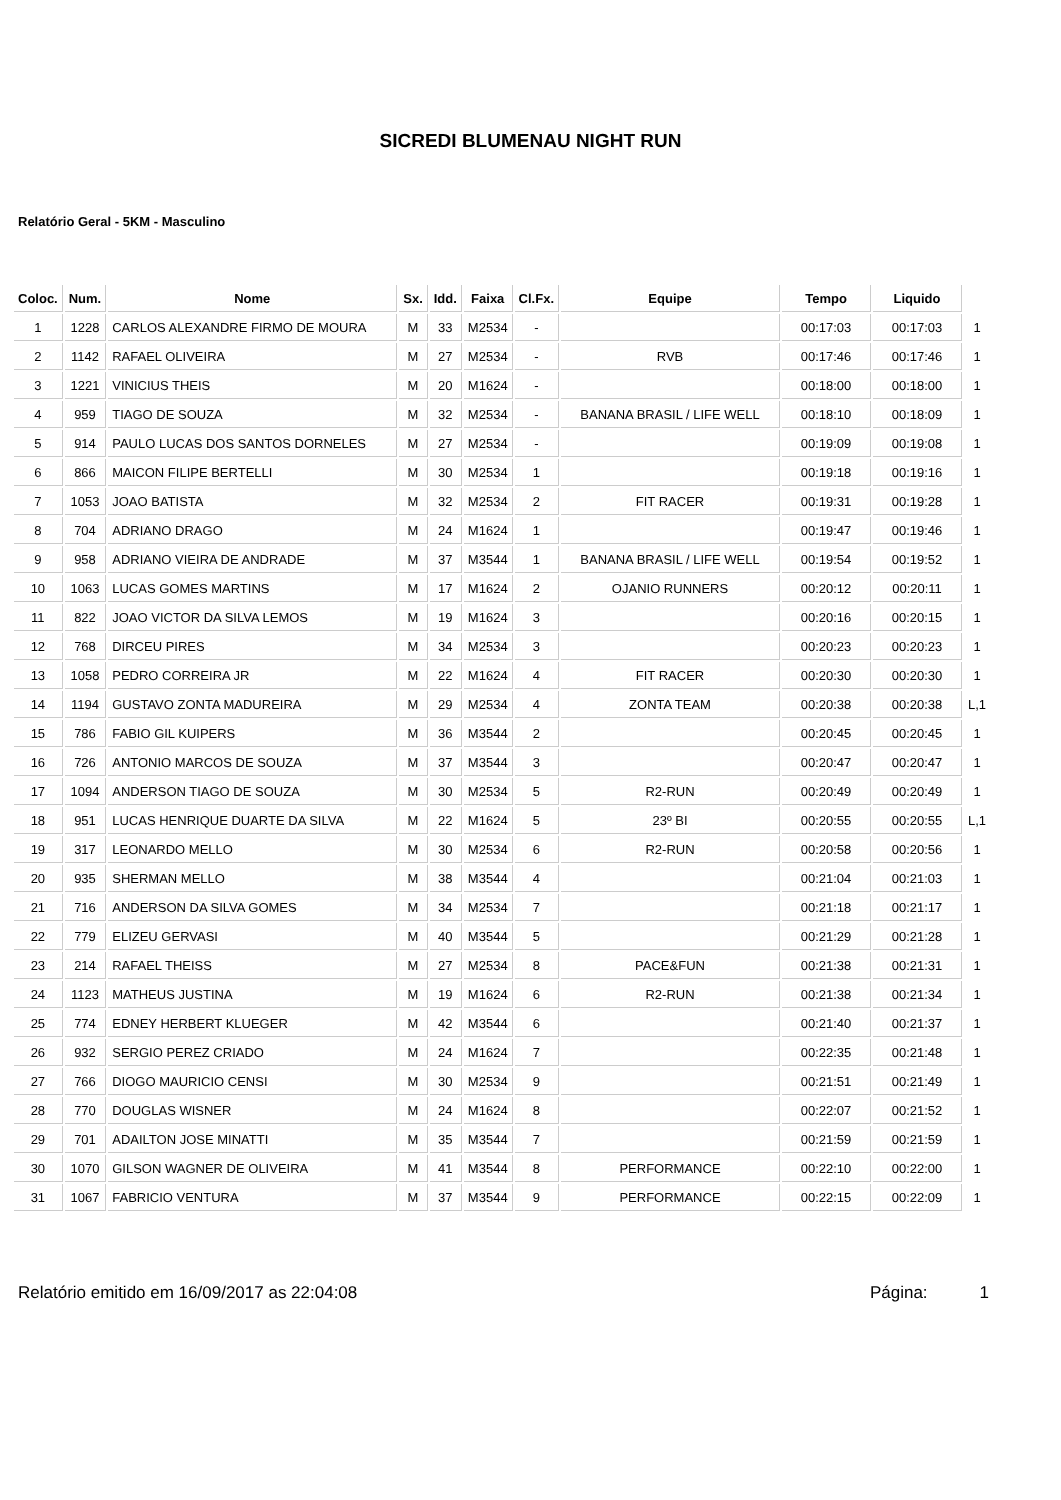SICREDI BLUMENAU NIGHT RUN
Relatório Geral - 5KM - Masculino
| Coloc. | Num. | Nome | Sx. | Idd. | Faixa | Cl.Fx. | Equipe | Tempo | Liquido | |
| 1 | 1228 | CARLOS ALEXANDRE FIRMO DE MOURA | M | 33 | M2534 | - | | 00:17:03 | 00:17:03 | 1 |
| 2 | 1142 | RAFAEL OLIVEIRA | M | 27 | M2534 | - | RVB | 00:17:46 | 00:17:46 | 1 |
| 3 | 1221 | VINICIUS THEIS | M | 20 | M1624 | - | | 00:18:00 | 00:18:00 | 1 |
| 4 | 959 | TIAGO DE SOUZA | M | 32 | M2534 | - | BANANA BRASIL / LIFE WELL | 00:18:10 | 00:18:09 | 1 |
| 5 | 914 | PAULO LUCAS DOS SANTOS DORNELES | M | 27 | M2534 | - | | 00:19:09 | 00:19:08 | 1 |
| 6 | 866 | MAICON FILIPE BERTELLI | M | 30 | M2534 | 1 | | 00:19:18 | 00:19:16 | 1 |
| 7 | 1053 | JOAO BATISTA | M | 32 | M2534 | 2 | FIT RACER | 00:19:31 | 00:19:28 | 1 |
| 8 | 704 | ADRIANO DRAGO | M | 24 | M1624 | 1 | | 00:19:47 | 00:19:46 | 1 |
| 9 | 958 | ADRIANO VIEIRA DE ANDRADE | M | 37 | M3544 | 1 | BANANA BRASIL / LIFE WELL | 00:19:54 | 00:19:52 | 1 |
| 10 | 1063 | LUCAS GOMES MARTINS | M | 17 | M1624 | 2 | OJANIO RUNNERS | 00:20:12 | 00:20:11 | 1 |
| 11 | 822 | JOAO VICTOR DA SILVA LEMOS | M | 19 | M1624 | 3 | | 00:20:16 | 00:20:15 | 1 |
| 12 | 768 | DIRCEU PIRES | M | 34 | M2534 | 3 | | 00:20:23 | 00:20:23 | 1 |
| 13 | 1058 | PEDRO CORREIRA JR | M | 22 | M1624 | 4 | FIT RACER | 00:20:30 | 00:20:30 | 1 |
| 14 | 1194 | GUSTAVO ZONTA MADUREIRA | M | 29 | M2534 | 4 | ZONTA TEAM | 00:20:38 | 00:20:38 | L,1 |
| 15 | 786 | FABIO GIL KUIPERS | M | 36 | M3544 | 2 | | 00:20:45 | 00:20:45 | 1 |
| 16 | 726 | ANTONIO MARCOS DE SOUZA | M | 37 | M3544 | 3 | | 00:20:47 | 00:20:47 | 1 |
| 17 | 1094 | ANDERSON TIAGO DE SOUZA | M | 30 | M2534 | 5 | R2-RUN | 00:20:49 | 00:20:49 | 1 |
| 18 | 951 | LUCAS HENRIQUE DUARTE DA SILVA | M | 22 | M1624 | 5 | 23º BI | 00:20:55 | 00:20:55 | L,1 |
| 19 | 317 | LEONARDO MELLO | M | 30 | M2534 | 6 | R2-RUN | 00:20:58 | 00:20:56 | 1 |
| 20 | 935 | SHERMAN MELLO | M | 38 | M3544 | 4 | | 00:21:04 | 00:21:03 | 1 |
| 21 | 716 | ANDERSON DA SILVA GOMES | M | 34 | M2534 | 7 | | 00:21:18 | 00:21:17 | 1 |
| 22 | 779 | ELIZEU GERVASI | M | 40 | M3544 | 5 | | 00:21:29 | 00:21:28 | 1 |
| 23 | 214 | RAFAEL THEISS | M | 27 | M2534 | 8 | PACE&FUN | 00:21:38 | 00:21:31 | 1 |
| 24 | 1123 | MATHEUS JUSTINA | M | 19 | M1624 | 6 | R2-RUN | 00:21:38 | 00:21:34 | 1 |
| 25 | 774 | EDNEY HERBERT KLUEGER | M | 42 | M3544 | 6 | | 00:21:40 | 00:21:37 | 1 |
| 26 | 932 | SERGIO PEREZ CRIADO | M | 24 | M1624 | 7 | | 00:22:35 | 00:21:48 | 1 |
| 27 | 766 | DIOGO MAURICIO CENSI | M | 30 | M2534 | 9 | | 00:21:51 | 00:21:49 | 1 |
| 28 | 770 | DOUGLAS WISNER | M | 24 | M1624 | 8 | | 00:22:07 | 00:21:52 | 1 |
| 29 | 701 | ADAILTON JOSE MINATTI | M | 35 | M3544 | 7 | | 00:21:59 | 00:21:59 | 1 |
| 30 | 1070 | GILSON WAGNER DE OLIVEIRA | M | 41 | M3544 | 8 | PERFORMANCE | 00:22:10 | 00:22:00 | 1 |
| 31 | 1067 | FABRICIO VENTURA | M | 37 | M3544 | 9 | PERFORMANCE | 00:22:15 | 00:22:09 | 1 |
Relatório emitido em 16/09/2017 as 22:04:08 Página: 1